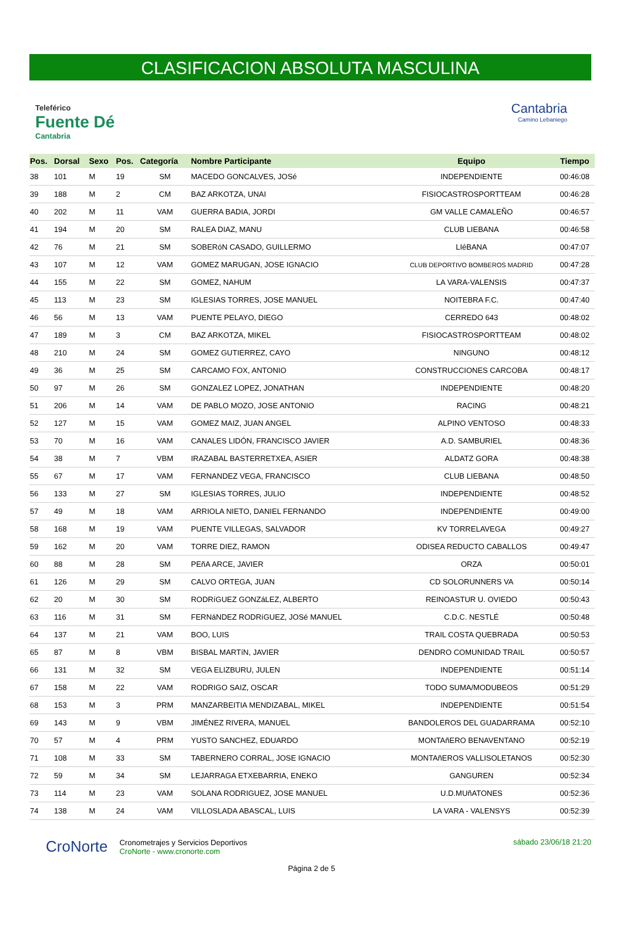CLASIFICACION ABSOLUTA MASCULINA
Teleférico
Fuente Dé
Cantabria
Cantabria
Camino Lebaniego
| Pos. | Dorsal | Sexo | Pos. | Categoría | Nombre Participante | Equipo | Tiempo |
| --- | --- | --- | --- | --- | --- | --- | --- |
| 38 | 101 | M | 19 | SM | MACEDO GONCALVES, JOSé | INDEPENDIENTE | 00:46:08 |
| 39 | 188 | M | 2 | CM | BAZ ARKOTZA, UNAI | FISIOCASTROSPORTTEAM | 00:46:28 |
| 40 | 202 | M | 11 | VAM | GUERRA BADIA, JORDI | GM VALLE CAMALEÑO | 00:46:57 |
| 41 | 194 | M | 20 | SM | RALEA DIAZ, MANU | CLUB LIEBANA | 00:46:58 |
| 42 | 76 | M | 21 | SM | SOBERóN CASADO, GUILLERMO | LIéBANA | 00:47:07 |
| 43 | 107 | M | 12 | VAM | GOMEZ MARUGAN, JOSE IGNACIO | CLUB DEPORTIVO BOMBEROS MADRID | 00:47:28 |
| 44 | 155 | M | 22 | SM | GOMEZ, NAHUM | LA VARA-VALENSIS | 00:47:37 |
| 45 | 113 | M | 23 | SM | IGLESIAS TORRES, JOSE MANUEL | NOITEBRA F.C. | 00:47:40 |
| 46 | 56 | M | 13 | VAM | PUENTE PELAYO, DIEGO | CERREDO 643 | 00:48:02 |
| 47 | 189 | M | 3 | CM | BAZ ARKOTZA, MIKEL | FISIOCASTROSPORTTEAM | 00:48:02 |
| 48 | 210 | M | 24 | SM | GOMEZ GUTIERREZ, CAYO | NINGUNO | 00:48:12 |
| 49 | 36 | M | 25 | SM | CARCAMO FOX, ANTONIO | CONSTRUCCIONES CARCOBA | 00:48:17 |
| 50 | 97 | M | 26 | SM | GONZALEZ LOPEZ, JONATHAN | INDEPENDIENTE | 00:48:20 |
| 51 | 206 | M | 14 | VAM | DE PABLO MOZO, JOSE ANTONIO | RACING | 00:48:21 |
| 52 | 127 | M | 15 | VAM | GOMEZ MAIZ, JUAN ANGEL | ALPINO VENTOSO | 00:48:33 |
| 53 | 70 | M | 16 | VAM | CANALES LIDÓN, FRANCISCO JAVIER | A.D. SAMBURIEL | 00:48:36 |
| 54 | 38 | M | 7 | VBM | IRAZABAL BASTERRETXEA, ASIER | ALDATZ GORA | 00:48:38 |
| 55 | 67 | M | 17 | VAM | FERNANDEZ VEGA, FRANCISCO | CLUB LIEBANA | 00:48:50 |
| 56 | 133 | M | 27 | SM | IGLESIAS TORRES, JULIO | INDEPENDIENTE | 00:48:52 |
| 57 | 49 | M | 18 | VAM | ARRIOLA NIETO, DANIEL FERNANDO | INDEPENDIENTE | 00:49:00 |
| 58 | 168 | M | 19 | VAM | PUENTE VILLEGAS, SALVADOR | KV TORRELAVEGA | 00:49:27 |
| 59 | 162 | M | 20 | VAM | TORRE DIEZ, RAMON | ODISEA REDUCTO CABALLOS | 00:49:47 |
| 60 | 88 | M | 28 | SM | PEñA ARCE, JAVIER | ORZA | 00:50:01 |
| 61 | 126 | M | 29 | SM | CALVO ORTEGA, JUAN | CD SOLORUNNERS VA | 00:50:14 |
| 62 | 20 | M | 30 | SM | RODRíGUEZ GONZáLEZ, ALBERTO | REINOASTUR U. OVIEDO | 00:50:43 |
| 63 | 116 | M | 31 | SM | FERNáNDEZ RODRíGUEZ, JOSé MANUEL | C.D.C. NESTLÉ | 00:50:48 |
| 64 | 137 | M | 21 | VAM | BOO, LUIS | TRAIL COSTA QUEBRADA | 00:50:53 |
| 65 | 87 | M | 8 | VBM | BISBAL MARTíN, JAVIER | DENDRO COMUNIDAD TRAIL | 00:50:57 |
| 66 | 131 | M | 32 | SM | VEGA ELIZBURU, JULEN | INDEPENDIENTE | 00:51:14 |
| 67 | 158 | M | 22 | VAM | RODRIGO SAIZ, OSCAR | TODO SUMA/MODUBEOS | 00:51:29 |
| 68 | 153 | M | 3 | PRM | MANZARBEITIA MENDIZABAL, MIKEL | INDEPENDIENTE | 00:51:54 |
| 69 | 143 | M | 9 | VBM | JIMÉNEZ RIVERA, MANUEL | BANDOLEROS DEL GUADARRAMA | 00:52:10 |
| 70 | 57 | M | 4 | PRM | YUSTO SANCHEZ, EDUARDO | MONTAñERO BENAVENTANO | 00:52:19 |
| 71 | 108 | M | 33 | SM | TABERNERO CORRAL, JOSE IGNACIO | MONTAñEROS VALLISOLETANOS | 00:52:30 |
| 72 | 59 | M | 34 | SM | LEJARRAGA ETXEBARRIA, ENEKO | GANGUREN | 00:52:34 |
| 73 | 114 | M | 23 | VAM | SOLANA RODRIGUEZ, JOSE MANUEL | U.D.MUñATONES | 00:52:36 |
| 74 | 138 | M | 24 | VAM | VILLOSLADA ABASCAL, LUIS | LA VARA - VALENSYS | 00:52:39 |
CroNorte
Cronometrajes y Servicios Deportivos
CroNorte - www.cronorte.com
sábado 23/06/18 21:20
Página 2 de 5